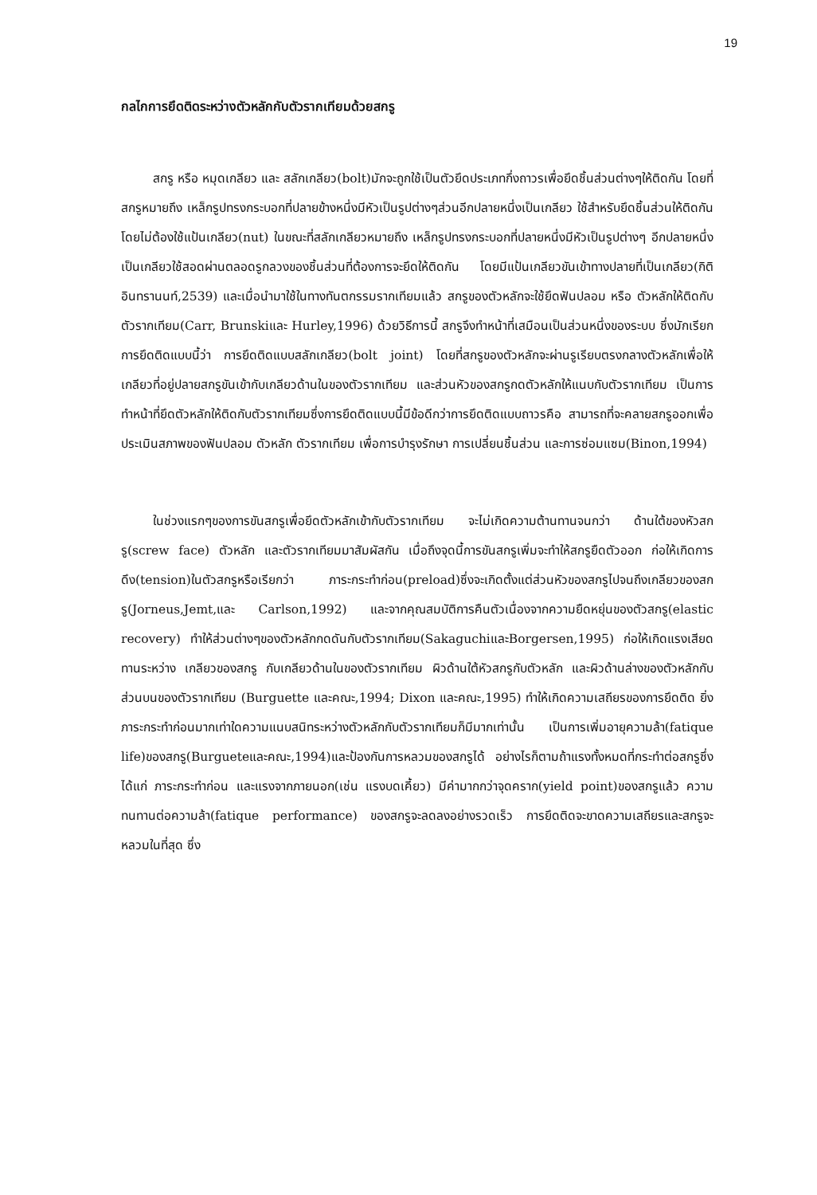19
กลไกการยึดติดระหว่างตัวหลักกับตัวรากเทียมด้วยสกรู
สกรู หรือ หมุดเกลียว และ สลักเกลียว(bolt)มักจะถูกใช้เป็นตัวยึดประเภทกึ่งถาวรเพื่อยึดชิ้นส่วนต่างๆให้ติดกัน โดยที่สกรูหมายถึง เหล็กรูปทรงกระบอกที่ปลายข้างหนึ่งมีหัวเป็นรูปต่างๆส่วนอีกปลายหนึ่งเป็นเกลียว ใช้สำหรับยึดชิ้นส่วนให้ติดกันโดยไม่ต้องใช้แป้นเกลียว(nut) ในขณะที่สลักเกลียวหมายถึง เหล็กรูปทรงกระบอกที่ปลายหนึ่งมีหัวเป็นรูปต่างๆ อีกปลายหนึ่งเป็นเกลียวใช้สอดผ่านตลอดรูกลวงของชิ้นส่วนที่ต้องการจะยึดให้ติดกัน โดยมีแป้นเกลียวขันเข้าทางปลายที่เป็นเกลียว(กิติ อินทรานนท์,2539) และเมื่อนำมาใช้ในทางทันตกรรมรากเทียมแล้ว สกรูของตัวหลักจะใช้ยึดฟันปลอม หรือ ตัวหลักให้ติดกับตัวรากเทียม(Carr, Brunskiและ Hurley,1996) ด้วยวิธีการนี้ สกรูจึงทำหน้าที่เสมือนเป็นส่วนหนึ่งของระบบ ซึ่งมักเรียกการยึดติดแบบนี้ว่า การยึดติดแบบสลักเกลียว(bolt joint) โดยที่สกรูของตัวหลักจะผ่านรูเรียบตรงกลางตัวหลักเพื่อให้เกลียวที่อยู่ปลายสกรูขันเข้ากับเกลียวด้านในของตัวรากเทียม และส่วนหัวของสกรูกดตัวหลักให้แนบกับตัวรากเทียม เป็นการทำหน้าที่ยึดตัวหลักให้ติดกับตัวรากเทียมซึ่งการยึดติดแบบนี้มีข้อดีกว่าการยึดติดแบบถาวรคือ สามารถที่จะคลายสกรูออกเพื่อประเมินสภาพของฟันปลอม ตัวหลัก ตัวรากเทียม เพื่อการบำรุงรักษา การเปลี่ยนชิ้นส่วน และการซ่อมแซม(Binon,1994)
ในช่วงแรกๆของการขันสกรูเพื่อยึดตัวหลักเข้ากับตัวรากเทียม จะไม่เกิดความต้านทานจนกว่า ด้านใต้ของหัวสกรู(screw face) ตัวหลัก และตัวรากเทียมมาสัมผัสกัน เมื่อถึงจุดนี้การขันสกรูเพิ่มจะทำให้สกรูยืดตัวออก ก่อให้เกิดการดึง(tension)ในตัวสกรูหรือเรียกว่า ภาระกระทำก่อน(preload)ซึ่งจะเกิดตั้งแต่ส่วนหัวของสกรูไปจนถึงเกลียวของสกรู(Jorneus,Jemt,และ Carlson,1992) และจากคุณสมบัติการคืนตัวเนื่องจากความยืดหยุ่นของตัวสกรู(elastic recovery) ทำให้ส่วนต่างๆของตัวหลักกดดันกับตัวรากเทียม(SakaguchiและBorgersen,1995) ก่อให้เกิดแรงเสียดทานระหว่าง เกลียวของสกรู กับเกลียวด้านในของตัวรากเทียม ผิวด้านใต้หัวสกรูกับตัวหลัก และผิวด้านล่างของตัวหลักกับส่วนบนของตัวรากเทียม (Burguette และคณะ,1994; Dixon และคณะ,1995) ทำให้เกิดความเสถียรของการยึดติด ยิ่งภาระกระทำก่อนมากเท่าใดความแนบสนิทระหว่างตัวหลักกับตัวรากเทียมก็มีมากเท่านั้น เป็นการเพิ่มอายุความล้า(fatique life)ของสกรู(Burgueteและคณะ,1994)และป้องกันการหลวมของสกรูได้ อย่างไรก็ตามถ้าแรงทั้งหมดที่กระทำต่อสกรูซึ่งได้แก่ ภาระกระทำก่อน และแรงจากภายนอก(เช่น แรงบดเคี้ยว) มีค่ามากกว่าจุดคราก(yield point)ของสกรูแล้ว ความทนทานต่อความล้า(fatique performance) ของสกรูจะลดลงอย่างรวดเร็ว การยึดติดจะขาดความเสถียรและสกรูจะหลวมในที่สุด ซึ่ง